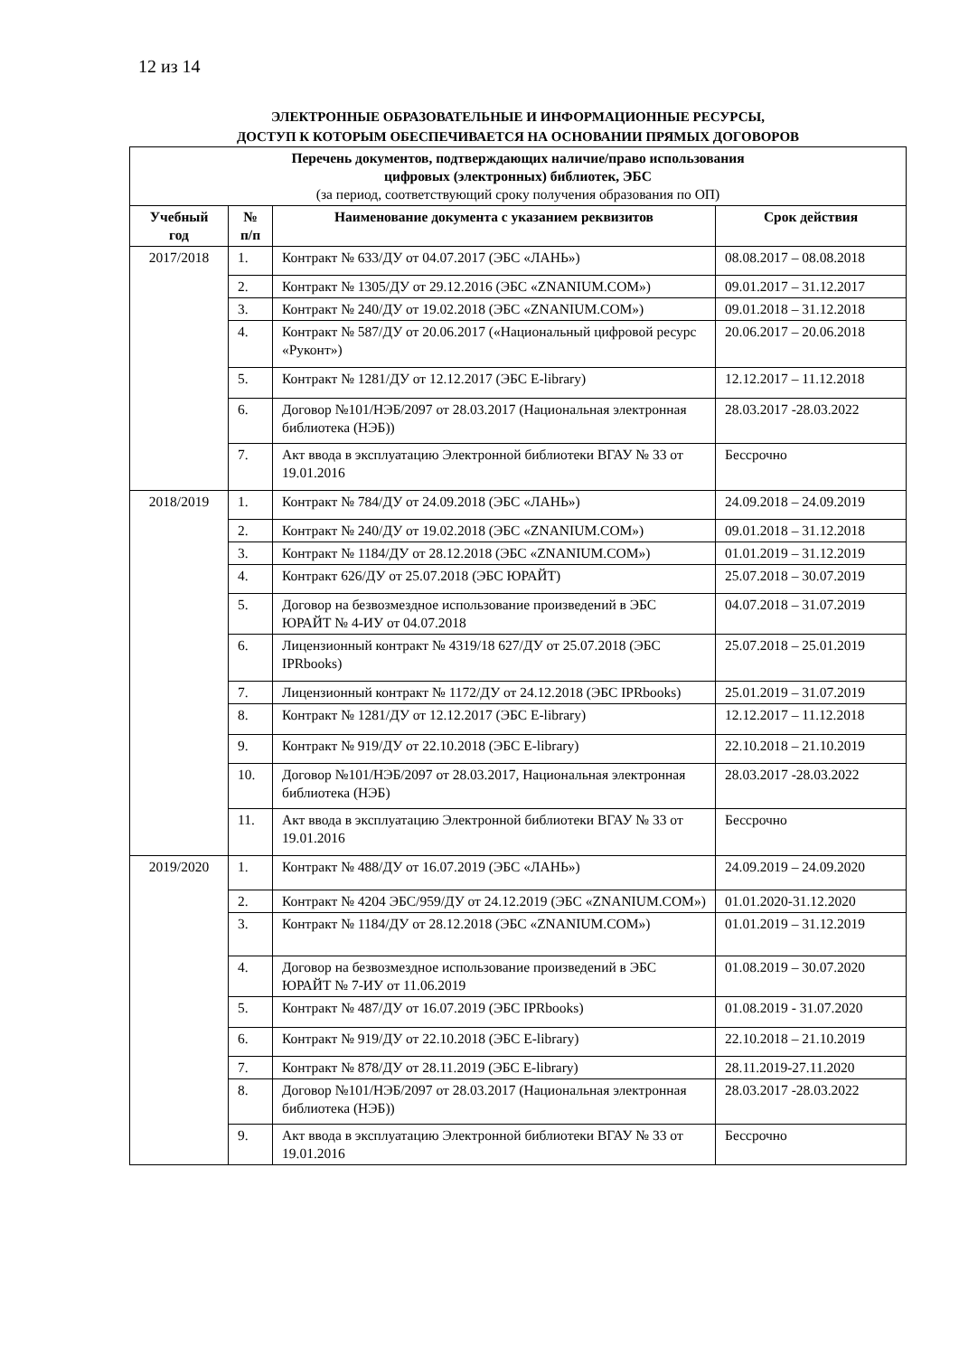12 из 14
ЭЛЕКТРОННЫЕ ОБРАЗОВАТЕЛЬНЫЕ И ИНФОРМАЦИОННЫЕ РЕСУРСЫ,
ДОСТУП К КОТОРЫМ ОБЕСПЕЧИВАЕТСЯ НА ОСНОВАНИИ ПРЯМЫХ ДОГОВОРОВ
| Перечень документов, подтверждающих наличие/право использования цифровых (электронных) библиотек, ЭБС (за период, соответствующий сроку получения образования по ОП) | | | |
| --- | --- | --- | --- |
| Учебный год | № п/п | Наименование документа с указанием реквизитов | Срок действия |
| 2017/2018 | 1. | Контракт № 633/ДУ от 04.07.2017 (ЭБС «ЛАНЬ») | 08.08.2017 – 08.08.2018 |
| | 2. | Контракт № 1305/ДУ от 29.12.2016 (ЭБС «ZNANIUM.COM») | 09.01.2017 – 31.12.2017 |
| | 3. | Контракт № 240/ДУ от 19.02.2018 (ЭБС «ZNANIUM.COM») | 09.01.2018 – 31.12.2018 |
| | 4. | Контракт № 587/ДУ от 20.06.2017 («Национальный цифровой ресурс «Руконт») | 20.06.2017 – 20.06.2018 |
| | 5. | Контракт № 1281/ДУ от 12.12.2017 (ЭБС E-library) | 12.12.2017 – 11.12.2018 |
| | 6. | Договор №101/НЭБ/2097 от 28.03.2017 (Национальная электронная библиотека (НЭБ)) | 28.03.2017 -28.03.2022 |
| | 7. | Акт ввода в эксплуатацию Электронной библиотеки ВГАУ № 33 от 19.01.2016 | Бессрочно |
| 2018/2019 | 1. | Контракт № 784/ДУ от 24.09.2018 (ЭБС «ЛАНЬ») | 24.09.2018 – 24.09.2019 |
| | 2. | Контракт № 240/ДУ от 19.02.2018 (ЭБС «ZNANIUM.COM») | 09.01.2018 – 31.12.2018 |
| | 3. | Контракт № 1184/ДУ от 28.12.2018 (ЭБС «ZNANIUM.COM») | 01.01.2019 – 31.12.2019 |
| | 4. | Контракт 626/ДУ от 25.07.2018 (ЭБС ЮРАЙТ) | 25.07.2018 – 30.07.2019 |
| | 5. | Договор на безвозмездное использование произведений в ЭБС ЮРАЙТ № 4-ИУ от 04.07.2018 | 04.07.2018 – 31.07.2019 |
| | 6. | Лицензионный контракт № 4319/18 627/ДУ от 25.07.2018 (ЭБС IPRbooks) | 25.07.2018 – 25.01.2019 |
| | 7. | Лицензионный контракт № 1172/ДУ от 24.12.2018 (ЭБС IPRbooks) | 25.01.2019 – 31.07.2019 |
| | 8. | Контракт № 1281/ДУ от 12.12.2017 (ЭБС E-library) | 12.12.2017 – 11.12.2018 |
| | 9. | Контракт № 919/ДУ от 22.10.2018 (ЭБС E-library) | 22.10.2018 – 21.10.2019 |
| | 10. | Договор №101/НЭБ/2097 от 28.03.2017, Национальная электронная библиотека (НЭБ) | 28.03.2017 -28.03.2022 |
| | 11. | Акт ввода в эксплуатацию Электронной библиотеки ВГАУ № 33 от 19.01.2016 | Бессрочно |
| 2019/2020 | 1. | Контракт № 488/ДУ от 16.07.2019 (ЭБС «ЛАНЬ») | 24.09.2019 – 24.09.2020 |
| | 2. | Контракт № 4204 ЭБС/959/ДУ от 24.12.2019 (ЭБС «ZNANIUM.COM») | 01.01.2020-31.12.2020 |
| | 3. | Контракт № 1184/ДУ от 28.12.2018 (ЭБС «ZNANIUM.COM») | 01.01.2019 – 31.12.2019 |
| | 4. | Договор на безвозмездное использование произведений в ЭБС ЮРАЙТ № 7-ИУ от 11.06.2019 | 01.08.2019 – 30.07.2020 |
| | 5. | Контракт № 487/ДУ от 16.07.2019 (ЭБС IPRbooks) | 01.08.2019 - 31.07.2020 |
| | 6. | Контракт № 919/ДУ от 22.10.2018 (ЭБС E-library) | 22.10.2018 – 21.10.2019 |
| | 7. | Контракт № 878/ДУ от 28.11.2019 (ЭБС E-library) | 28.11.2019-27.11.2020 |
| | 8. | Договор №101/НЭБ/2097 от 28.03.2017 (Национальная электронная библиотека (НЭБ)) | 28.03.2017 -28.03.2022 |
| | 9. | Акт ввода в эксплуатацию Электронной библиотеки ВГАУ № 33 от 19.01.2016 | Бессрочно |